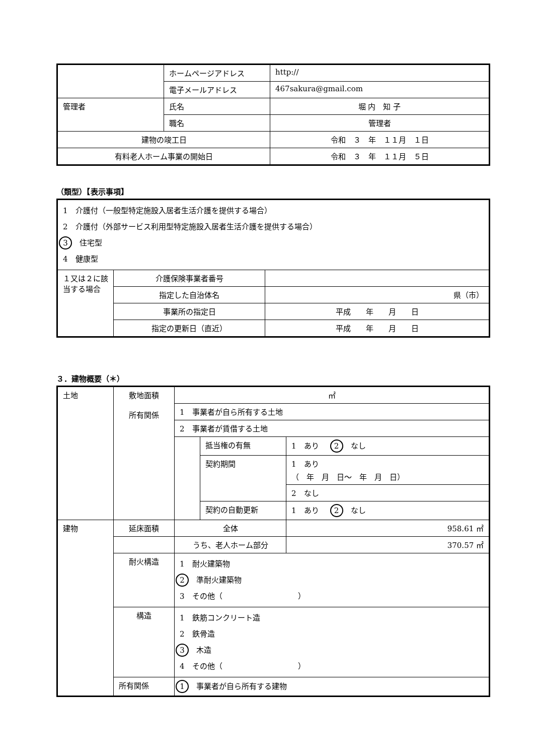| | ホームページアドレス | http:// |
| | 電子メールアドレス | 467sakura@gmail.com |
| 管理者 | 氏名 | 堀 内 知 子 |
| | 職名 | 管理者 |
| 建物の竣工日 | | 令和 ３ 年 １１月 １日 |
| 有料老人ホーム事業の開始日 | | 令和 ３ 年 １１月 ５日 |
（類型）【表示事項】
| 1 介護付（一般型特定施設入居者生活介護を提供する場合） 2 介護付（外部サービス利用型特定施設入居者生活介護を提供する場合） 3 住宅型 4 健康型 | | |
| １又は２に該当する場合 | 介護保険事業者番号 | |
| | 指定した自治体名 | 県（市） |
| | 事業所の指定日 | 平成 年 月 日 |
| | 指定の更新日（直近） | 平成 年 月 日 |
３．建物概要（＊）
| 土地 | 敷地面積 所有関係 | ㎡ | | |
| | | 1 事業者が自ら所有する土地 | | |
| | | 2 事業者が賃借する土地 | | |
| | | | 抵当権の有無 | 1 あり 2 なし |
| | | | 契約期間 | 1 あり （ 年 月 日～ 年 月 日） |
| | | | | 2 なし |
| | | | 契約の自動更新 | 1 あり 2 なし |
| 建物 | 延床面積 | 全体 | | 958.61 ㎡ |
| | | うち、老人ホーム部分 | | 370.57 ㎡ |
| | 耐火構造 | 1 耐火建築物 2 準耐火建築物 3 その他（ ） | | |
| | 構造 | 1 鉄筋コンクリート造 2 鉄骨造 3 木造 4 その他（ ） | | |
| | 所有関係 | 1 事業者が自ら所有する建物 | | |